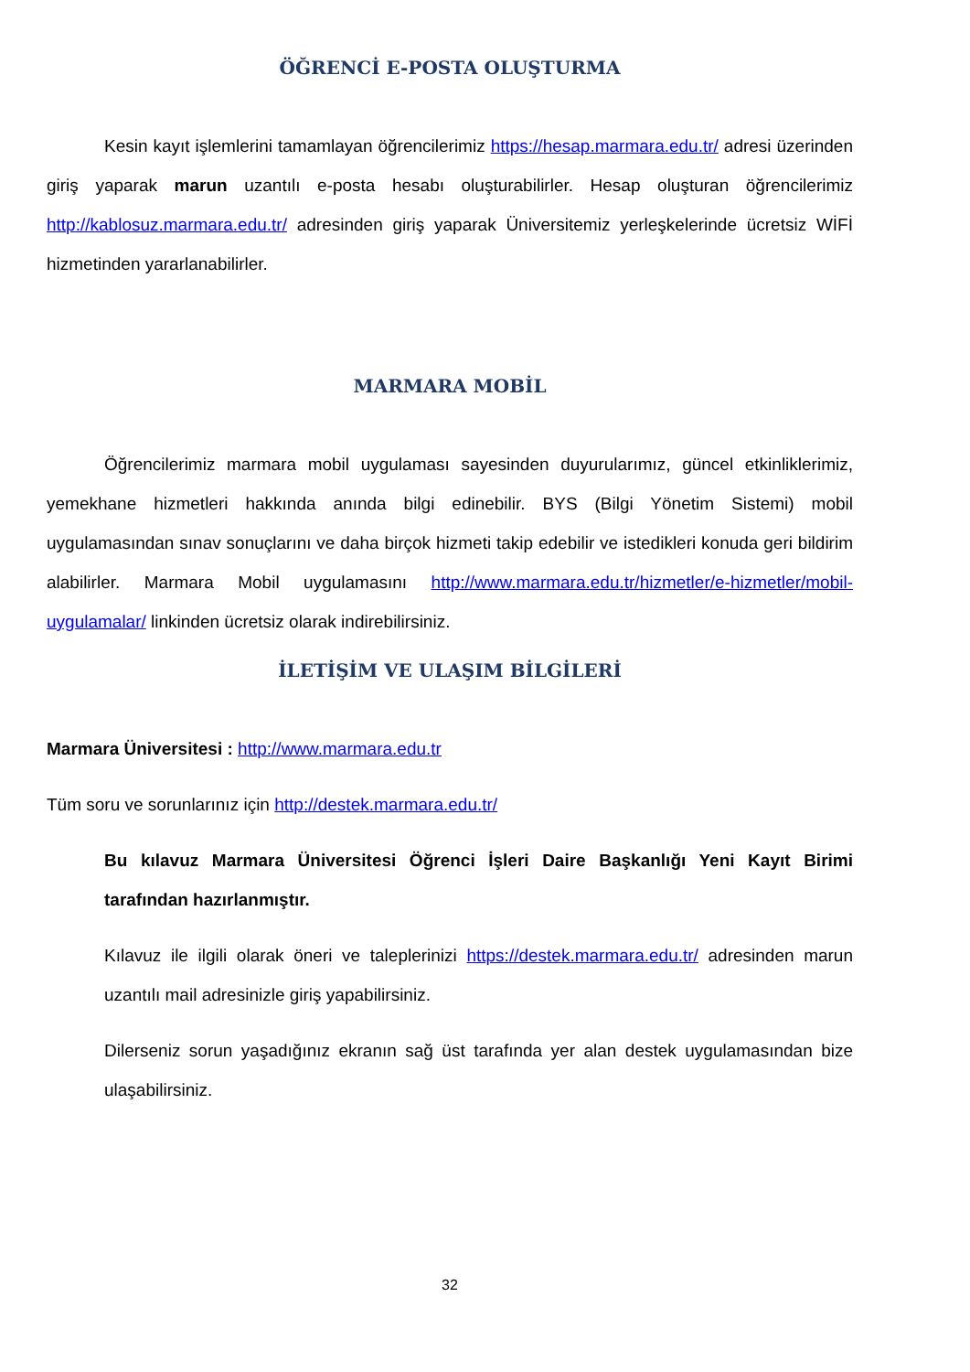ÖĞRENCİ E-POSTA OLUŞTURMA
Kesin kayıt işlemlerini tamamlayan öğrencilerimiz https://hesap.marmara.edu.tr/ adresi üzerinden giriş yaparak marun uzantılı e-posta hesabı oluşturabilirler. Hesap oluşturan öğrencilerimiz http://kablosuz.marmara.edu.tr/ adresinden giriş yaparak Üniversitemiz yerleşkelerinde ücretsiz WİFİ hizmetinden yararlanabilirler.
MARMARA MOBİL
Öğrencilerimiz marmara mobil uygulaması sayesinden duyurularımız, güncel etkinliklerimiz, yemekhane hizmetleri hakkında anında bilgi edinebilir. BYS (Bilgi Yönetim Sistemi) mobil uygulamasından sınav sonuçlarını ve daha birçok hizmeti takip edebilir ve istedikleri konuda geri bildirim alabilirler. Marmara Mobil uygulamasını http://www.marmara.edu.tr/hizmetler/e-hizmetler/mobil-uygulamalar/ linkinden ücretsiz olarak indirebilirsiniz.
İLETİŞİM VE ULAŞIM BİLGİLERİ
Marmara Üniversitesi : http://www.marmara.edu.tr
Tüm soru ve sorunlarınız için http://destek.marmara.edu.tr/
Bu kılavuz Marmara Üniversitesi Öğrenci İşleri Daire Başkanlığı Yeni Kayıt Birimi tarafından hazırlanmıştır.
Kılavuz ile ilgili olarak öneri ve taleplerinizi https://destek.marmara.edu.tr/ adresinden marun uzantılı mail adresinizle giriş yapabilirsiniz.
Dilerseniz sorun yaşadığınız ekranın sağ üst tarafında yer alan destek uygulamasından bize ulaşabilirsiniz.
32